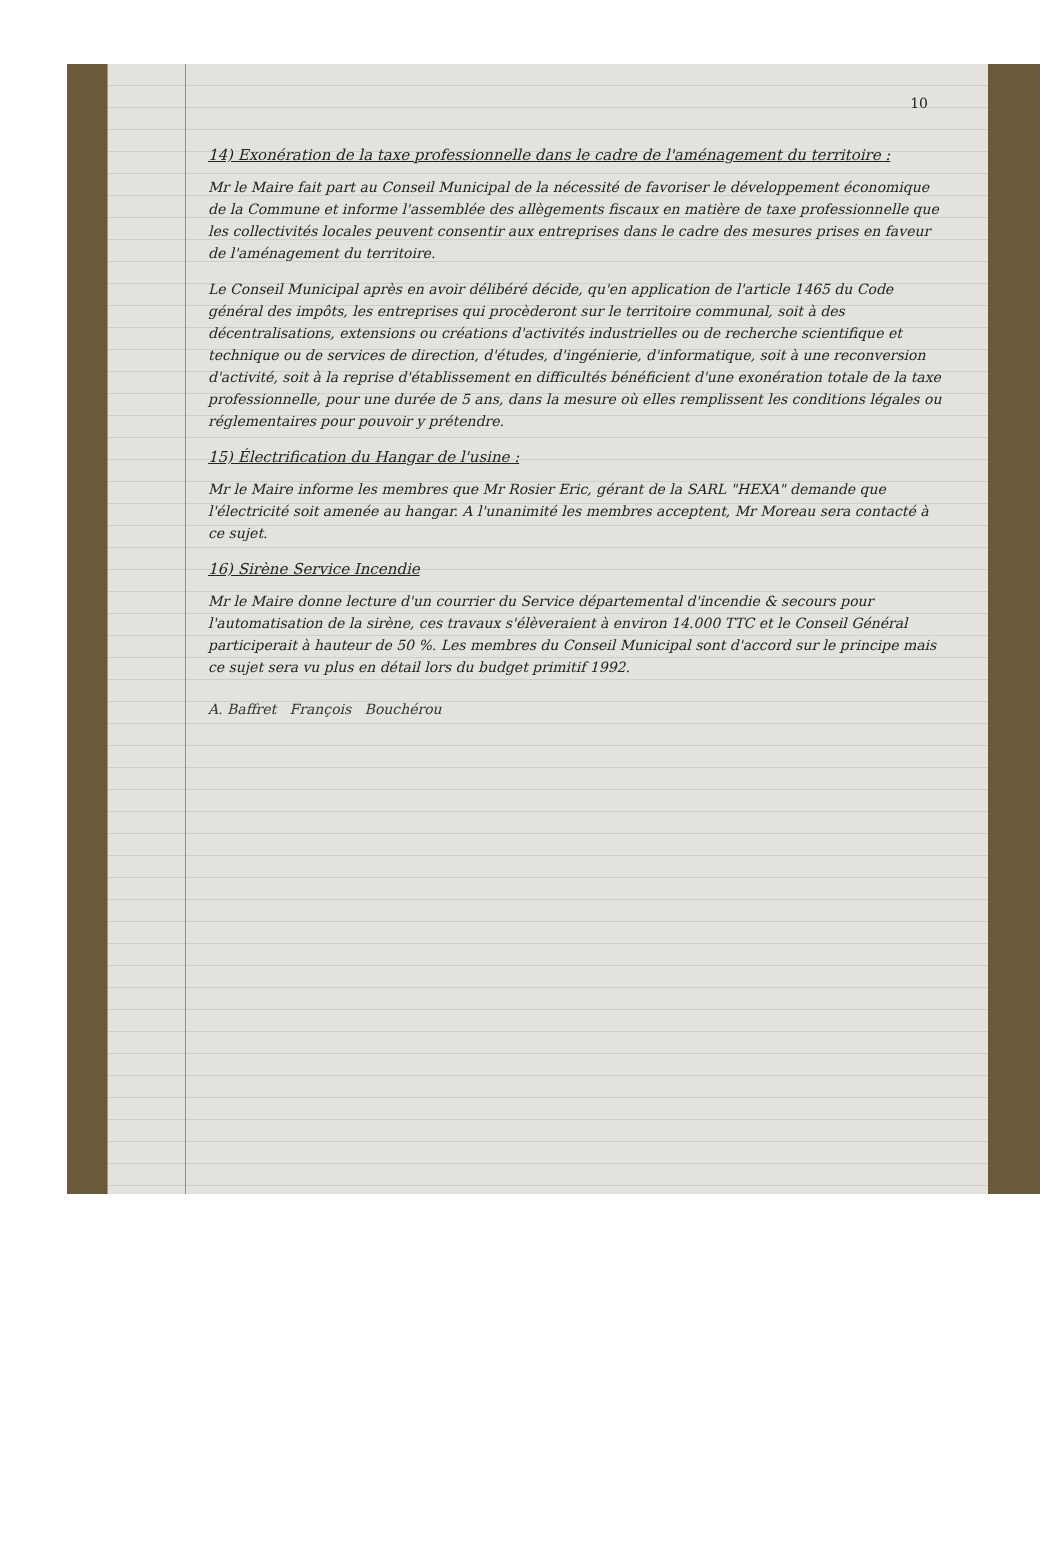10
14) Exonération de la taxe professionnelle dans le cadre de l'aménagement du territoire :
Mr le Maire fait part au Conseil Municipal de la nécessité de favoriser le développement économique de la Commune et informe l'assemblée des allègements fiscaux en matière de taxe professionnelle que les collectivités locales peuvent consentir aux entreprises dans le cadre des mesures prises en faveur de l'aménagement du territoire.
Le Conseil Municipal après en avoir délibéré décide, qu'en application de l'article 1465 du Code général des impôts, les entreprises qui procèderont sur le territoire communal, soit à des décentralisations, extensions ou créations d'activités industrielles ou de recherche scientifique et technique ou de services de direction, d'études, d'ingénierie, d'informatique, soit à une reconversion d'activité, soit à la reprise d'établissement en difficultés bénéficient d'une exonération totale de la taxe professionnelle, pour une durée de 5 ans, dans la mesure où elles remplissent les conditions légales ou réglementaires pour pouvoir y prétendre.
15) Électrification du Hangar de l'usine :
Mr le Maire informe les membres que Mr Rosier Eric, gérant de la SARL "HEXA" demande que l'électricité soit amenée au hangar. A l'unanimité les membres acceptent, Mr Moreau sera contacté à ce sujet.
16) Sirène Service Incendie
Mr le Maire donne lecture d'un courrier du Service départemental d'incendie & secours pour l'automatisation de la sirène, ces travaux s'élèveraient à environ 14.000 TTC et le Conseil Général participerait à hauteur de 50 %. Les membres du Conseil Municipal sont d'accord sur le principe mais ce sujet sera vu plus en détail lors du budget primitif 1992.
A. Baffret François Bouchérou